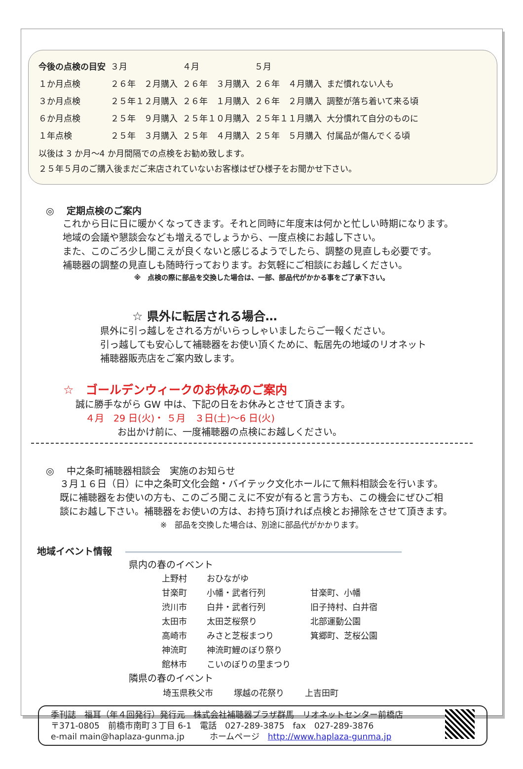| 今後の点検の目安 | ３月 | ４月 | ５月 | |
| --- | --- | --- | --- | --- |
| １か月点検 | ２６年 ２月購入 | ２６年 ３月購入 | ２６年 ４月購入 | まだ慣れない人も |
| ３か月点検 | ２５年１２月購入 | ２６年 １月購入 | ２６年 ２月購入 | 調整が落ち着いて来る頃 |
| ６か月点検 | ２５年 ９月購入 | ２５年１０月購入 | ２５年１１月購入 | 大分慣れて自分のものに |
| １年点検 | ２５年 ３月購入 | ２５年 ４月購入 | ２５年 ５月購入 | 付属品が傷んでくる頃 |
以後は 3 か月～4 か月間隔での点検をお勧め致します。
２５年５月のご購入後まだご来店されていないお客様はぜひ様子をお聞かせ下さい。
◎　 定期点検のご案内
これから日に日に暖かくなってきます。それと同時に年度末は何かと忙しい時期になります。
地域の会議や懇談会なども増えるでしょうから、一度点検にお越し下さい。
また、このごろ少し聞こえが良くないと感じるようでしたら、調整の見直しも必要です。
補聴器の調整の見直しも随時行っております。お気軽にご相談にお越しください。
※　点検の際に部品を交換した場合は、一部、部品代がかかる事をご了承下さい。
☆ 県外に転居される場合…
県外に引っ越しをされる方がいらっしゃいましたらご一報ください。
引っ越しても安心して補聴器をお使い頂くために、転居先の地域のリオネット
補聴器販売店をご案内致します。
☆　ゴールデンウィークのお休みのご案内
誠に勝手ながら GW 中は、下記の日をお休みとさせて頂きます。
４月　29 日(火)・ ５月　３日(土)～6 日(火)
お出かけ前に、一度補聴器の点検にお越しください。
◎　 中之条町補聴器相談会　実施のお知らせ
３月１６日（日）に中之条町文化会館・バイテック文化ホールにて無料相談会を行います。
既に補聴器をお使いの方も、このごろ聞こえに不安が有ると言う方も、この機会にぜひご相
談にお越し下さい。補聴器をお使いの方は、お持ち頂ければ点検とお掃除をさせて頂きます。
※　部品を交換した場合は、別途に部品代がかかります。
地域イベント情報
県内の春のイベント
| 上野村 | おひながゆ | |
| 甘楽町 | 小幡・武者行列 | 甘楽町、小幡 |
| 渋川市 | 白井・武者行列 | 旧子持村、白井宿 |
| 太田市 | 太田芝桜祭り | 北部運動公園 |
| 高崎市 | みさと芝桜まつり | 箕郷町、芝桜公園 |
| 神流町 | 神流町鯉のぼり祭り | |
| 館林市 | こいのぼりの里まつり | |
隣県の春のイベント
| 埼玉県秩父市 | 塚越の花祭り | 上吉田町 |
季刊誌　福耳（年４回発行）発行元　株式会社補聴器プラザ群馬　リオネットセンター前橋店
〒371-0805　前橋市南町３丁目 6-1　電話　027-289-3875　fax　027-289-3876
e-mail main@haplaza-gunma.jp　　　ホームページ　http://www.haplaza-gunma.jp